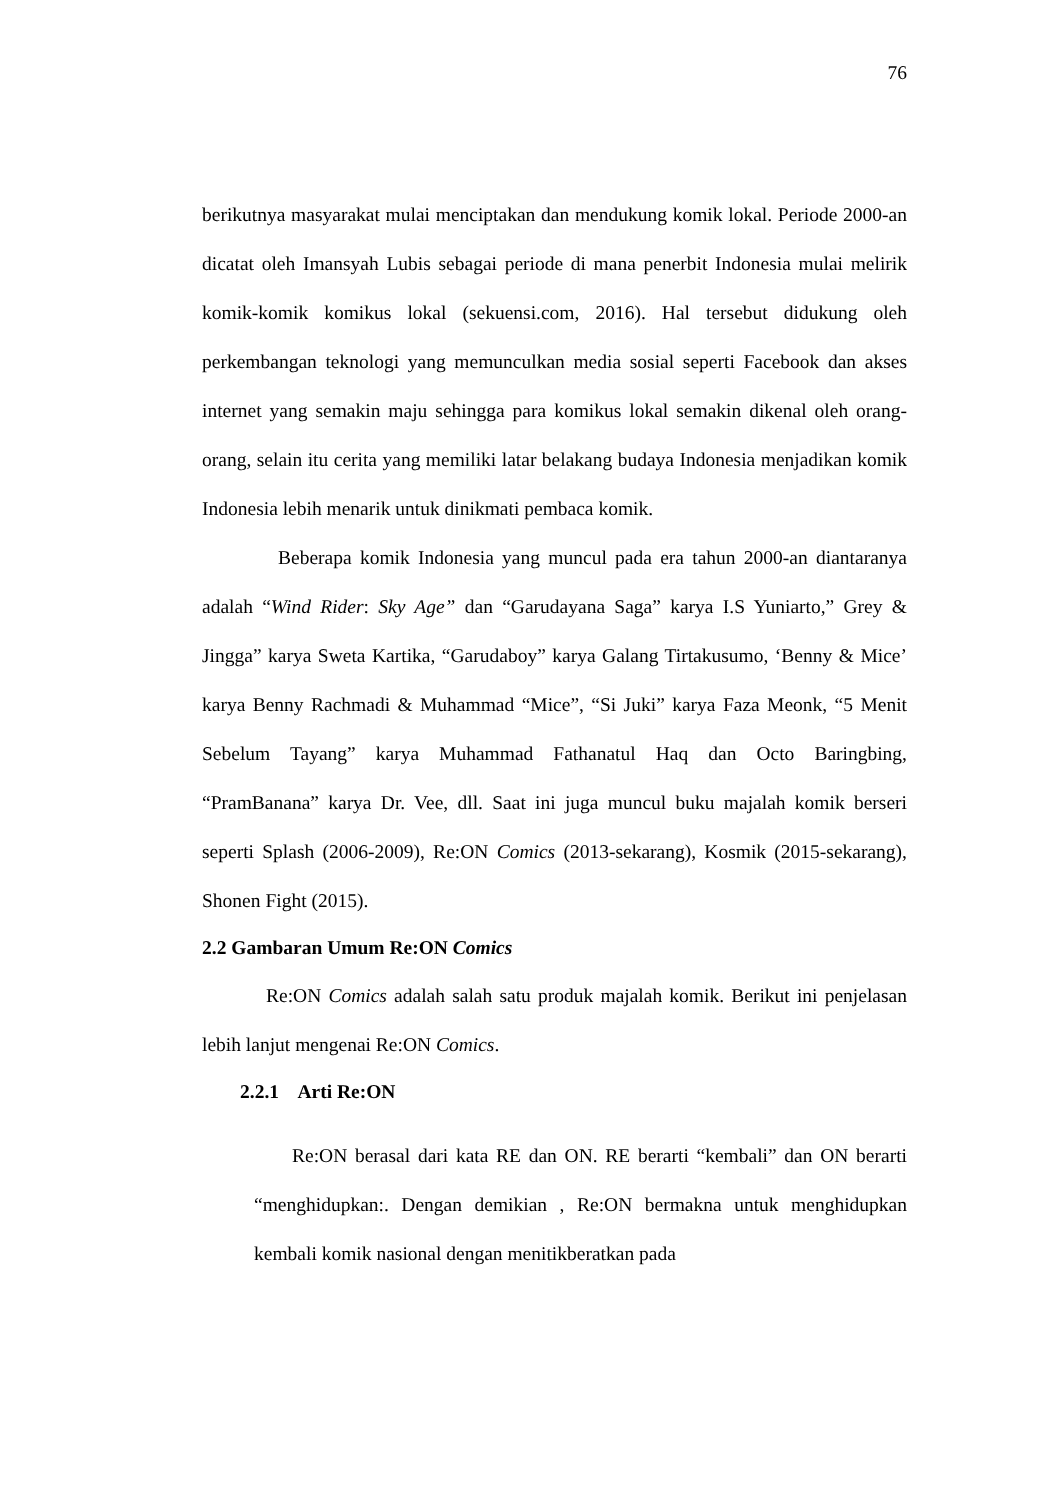76
berikutnya masyarakat mulai menciptakan dan mendukung komik lokal. Periode 2000-an dicatat oleh Imansyah Lubis sebagai periode di mana penerbit Indonesia mulai melirik komik-komik komikus lokal (sekuensi.com, 2016). Hal tersebut didukung oleh perkembangan teknologi yang memunculkan media sosial seperti Facebook dan akses internet yang semakin maju sehingga para komikus lokal semakin dikenal oleh orang-orang, selain itu cerita yang memiliki latar belakang budaya Indonesia menjadikan komik Indonesia lebih menarik untuk dinikmati pembaca komik.
Beberapa komik Indonesia yang muncul pada era tahun 2000-an diantaranya adalah “Wind Rider: Sky Age” dan “Garudayana Saga” karya I.S Yuniarto,” Grey & Jingga” karya Sweta Kartika, “Garudaboy” karya Galang Tirtakusumo, ‘Benny & Mice’ karya Benny Rachmadi & Muhammad “Mice”, “Si Juki” karya Faza Meonk, “5 Menit Sebelum Tayang” karya Muhammad Fathanatul Haq dan Octo Baringbing, “PramBanana” karya Dr. Vee, dll. Saat ini juga muncul buku majalah komik berseri seperti Splash (2006-2009), Re:ON Comics (2013-sekarang), Kosmik (2015-sekarang), Shonen Fight (2015).
2.2 Gambaran Umum Re:ON Comics
Re:ON Comics adalah salah satu produk majalah komik. Berikut ini penjelasan lebih lanjut mengenai Re:ON Comics.
2.2.1 Arti Re:ON
Re:ON berasal dari kata RE dan ON. RE berarti “kembali” dan ON berarti “menghidupkan:. Dengan demikian , Re:ON bermakna untuk menghidupkan kembali komik nasional dengan menitikberatkan pada